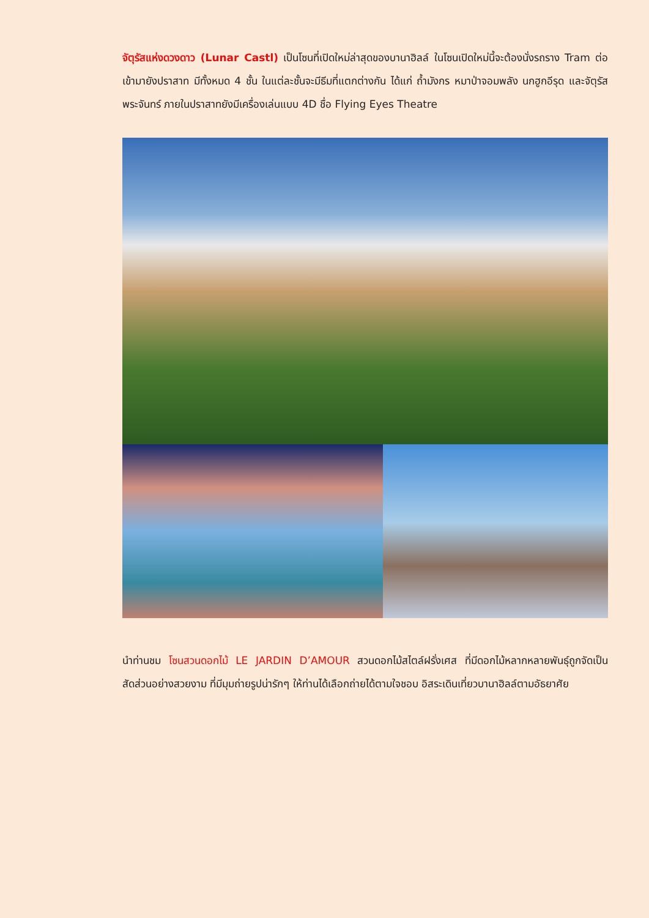จัตุรัสแห่งดวงดาว (Lunar Castl) เป็นโซนที่เปิดใหม่ล่าสุดของบานาฮิลล์ ในโซนเปิดใหม่นี้จะต้องนั่งรถราง Tram ต่อเข้ามายังปราสาท มีทั้งหมด 4 ชั้น ในแต่ละชั้นจะมีธีมที่แตกต่างกัน ได้แก่ ถ้ำมังกร หมาป่าจอมพลัง นกฮูกอีรุด และจัตุรัสพระจันทร์ ภายในปราสาทยังมีเครื่องเล่นแบบ 4D ชื่อ Flying Eyes Theatre
นำท่านชม โซนสวนดอกไม้ LE JARDIN D’AMOUR สวนดอกไม้สไตล์ฝรั่งเศส ที่มีดอกไม้หลากหลายพันธุ์ถูกจัดเป็นสัดส่วนอย่างสวยงาม ที่มีมุมถ่ายรูปน่ารักๆ ให้ท่านได้เลือกถ่ายได้ตามใจชอบ อิสระเดินเที่ยวบานาฮิลล์ตามอัธยาศัย